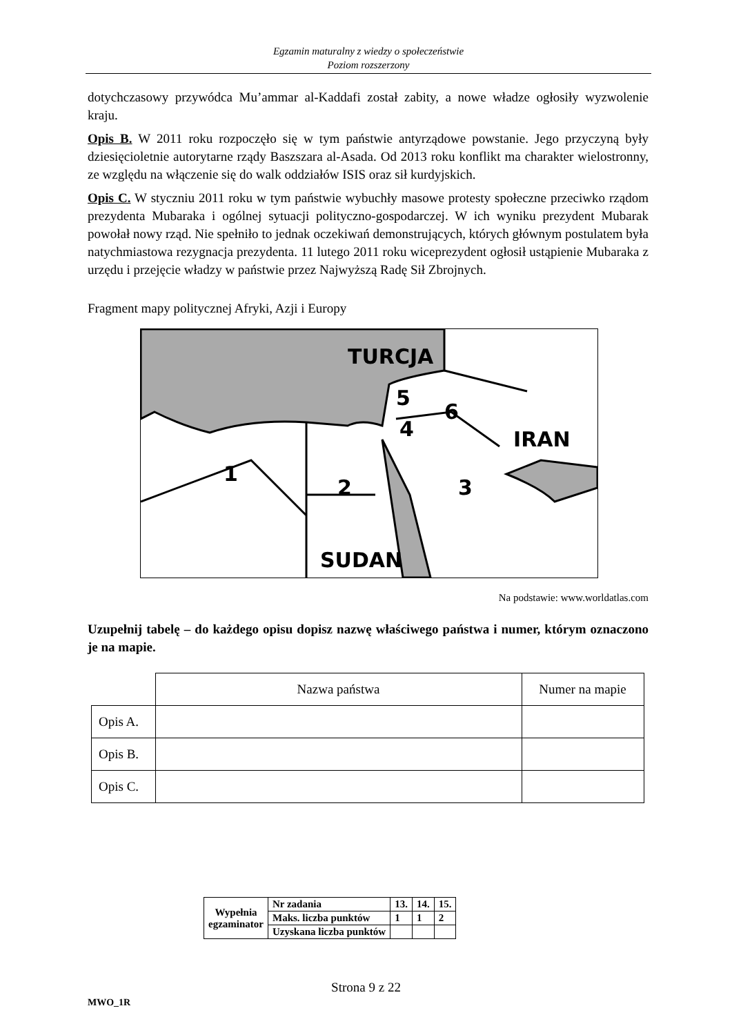Egzamin maturalny z wiedzy o społeczeństwie
Poziom rozszerzony
dotychczasowy przywódca Mu’ammar al-Kaddafi został zabity, a nowe władze ogłosiły wyzwolenie kraju.
Opis B. W 2011 roku rozpoczęło się w tym państwie antyrządowe powstanie. Jego przyczyną były dziesięcioletnie autorytarne rządy Baszszara al-Asada. Od 2013 roku konflikt ma charakter wielostronny, ze względu na włączenie się do walk oddziałów ISIS oraz sił kurdyjskich.
Opis C. W styczniu 2011 roku w tym państwie wybuchły masowe protesty społeczne przeciwko rządom prezydenta Mubaraka i ogólnej sytuacji polityczno-gospodarczej. W ich wyniku prezydent Mubarak powołał nowy rząd. Nie spełniło to jednak oczekiwań demonstrujących, których głównym postulatem była natychmiastowa rezygnacja prezydenta. 11 lutego 2011 roku wiceprezydent ogłosił ustąpienie Mubaraka z urzędu i przejęcie władzy w państwie przez Najwyższą Radę Sił Zbrojnych.
Fragment mapy politycznej Afryki, Azji i Europy
TURCJA
IRAN
SUDAN
5
6
4
1
2
3
Na podstawie: www.worldatlas.com
Uzupełnij tabelę – do każdego opisu dopisz nazwę właściwego państwa i numer, którym oznaczono je na mapie.
| | Nazwa państwa | Numer na mapie |
| Opis A. | | |
| Opis B. | | |
| Opis C. | | |
| Wypełnia egzaminator | Nr zadania | 13. | 14. | 15. |
| | Maks. liczba punktów | 1 | 1 | 2 |
| | Uzyskana liczba punktów | | | |
Strona 9 z 22
MWO_1R